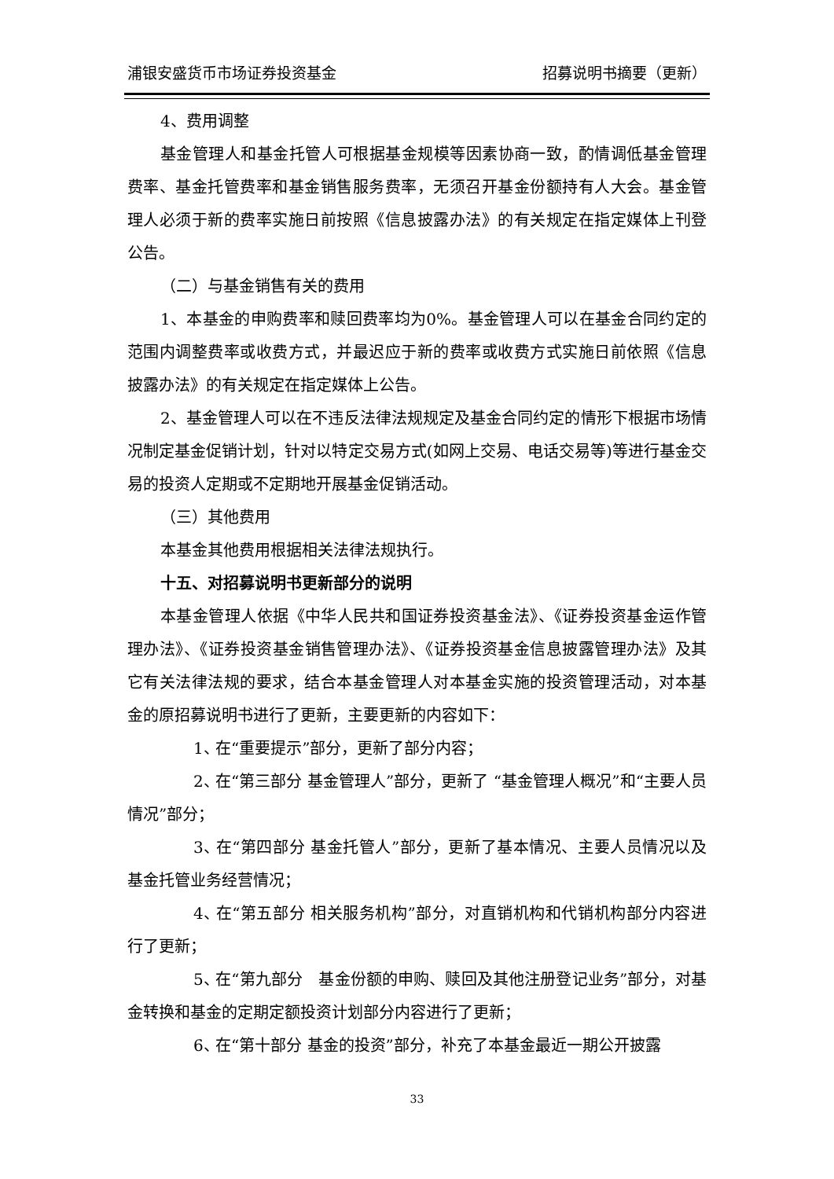浦银安盛货币市场证券投资基金 招募说明书摘要（更新）
4、费用调整
基金管理人和基金托管人可根据基金规模等因素协商一致，酌情调低基金管理费率、基金托管费率和基金销售服务费率，无须召开基金份额持有人大会。基金管理人必须于新的费率实施日前按照《信息披露办法》的有关规定在指定媒体上刊登公告。
（二）与基金销售有关的费用
1、本基金的申购费率和赎回费率均为0%。基金管理人可以在基金合同约定的范围内调整费率或收费方式，并最迟应于新的费率或收费方式实施日前依照《信息披露办法》的有关规定在指定媒体上公告。
2、基金管理人可以在不违反法律法规规定及基金合同约定的情形下根据市场情况制定基金促销计划，针对以特定交易方式(如网上交易、电话交易等)等进行基金交易的投资人定期或不定期地开展基金促销活动。
（三）其他费用
本基金其他费用根据相关法律法规执行。
十五、对招募说明书更新部分的说明
本基金管理人依据《中华人民共和国证券投资基金法》、《证券投资基金运作管理办法》、《证券投资基金销售管理办法》、《证券投资基金信息披露管理办法》及其它有关法律法规的要求，结合本基金管理人对本基金实施的投资管理活动，对本基金的原招募说明书进行了更新，主要更新的内容如下：
1、 在“重要提示”部分，更新了部分内容；
2、 在“第三部分 基金管理人”部分，更新了 “基金管理人概况”和“主要人员情况”部分；
3、 在“第四部分 基金托管人”部分，更新了基本情况、主要人员情况以及基金托管业务经营情况；
4、 在“第五部分 相关服务机构”部分，对直销机构和代销机构部分内容进行了更新；
5、 在“第九部分　基金份额的申购、赎回及其他注册登记业务”部分，对基金转换和基金的定期定额投资计划部分内容进行了更新；
6、 在“第十部分 基金的投资”部分，补充了本基金最近一期公开披露
33